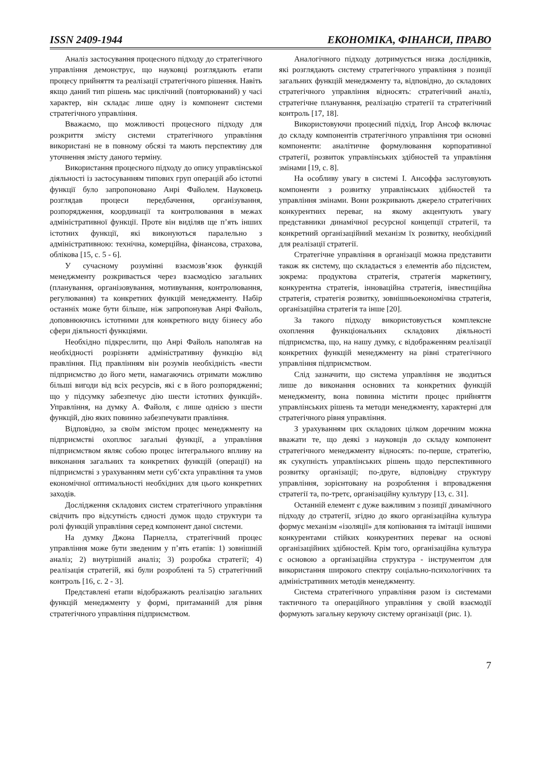ISSN 2409-1944 ЕКОНОМІКА, ФІНАНСИ, ПРАВО
Аналіз застосування процесного підходу до стратегічного управління демонструє, що науковці розглядають етапи процесу прийняття та реалізації стратегічного рішення. Навіть якщо даний тип рішень має циклічний (повторюваний) у часі характер, він складає лише одну із компонент системи стратегічного управління.
Вважаємо, що можливості процесного підходу для розкриття змісту системи стратегічного управління використані не в повному обсязі та мають перспективу для уточнення змісту даного терміну.
Використання процесного підходу до опису управлінської діяльності із застосуванням типових груп операцій або істотні функції було запропоновано Анрі Файолем. Науковець розглядав процеси передбачення, організування, розпорядження, координації та контролювання в межах адміністративної функції. Проте він виділяв ще п’ять інших істотних функції, які виконуються паралельно з адміністративною: технічна, комерційна, фінансова, страхова, облікова [15, с. 5 - 6].
У сучасному розумінні взаємозв’язок функцій менеджменту розкривається через взаємодією загальних (планування, організовування, мотивування, контролювання, регулювання) та конкретних функцій менеджменту. Набір останніх може бути більше, ніж запропонував Анрі Файоль, доповнюючись істотними для конкретного виду бізнесу або сфери діяльності функціями.
Необхідно підкреслити, що Анрі Файоль наполягав на необхідності розрізняти адміністративну функцію від правління. Під правлінням він розумів необхідність «вести підприємство до його мети, намагаючись отримати можливо більші вигоди від всіх ресурсів, які є в його розпорядженні; що у підсумку забезпечує дію шести істотних функцій». Управління, на думку А. Файоля, є лише однією з шести функцій, дію яких повинно забезпечувати правління.
Відповідно, за своїм змістом процес менеджменту на підприємстві охоплює загальні функції, а управління підприємством являє собою процес інтегрального впливу на виконання загальних та конкретних функцій (операції) на підприємстві з урахуванням мети суб’єкта управління та умов економічної оптимальності необхідних для цього конкретних заходів.
Дослідження складових систем стратегічного управління свідчить про відсутність єдності думок щодо структури та ролі функцій управління серед компонент даної системи.
На думку Джона Парнелла, стратегічний процес управління може бути зведеним у п’ять етапів: 1) зовнішній аналіз; 2) внутрішній аналіз; 3) розробка стратегії; 4) реалізація стратегій, які були розроблені та 5) стратегічний контроль [16, с. 2 - 3].
Представлені етапи відображають реалізацію загальних функцій менеджменту у формі, притаманній для рівня стратегічного управління підприємством.
Аналогічного підходу дотримується низка дослідників, які розглядають систему стратегічного управління з позиції загальних функцій менеджменту та, відповідно, до складових стратегічного управління відносять: стратегічний аналіз, стратегічне планування, реалізацію стратегії та стратегічний контроль [17, 18].
Використовуючи процесний підхід, Ігор Ансоф включає до складу компонентів стратегічного управління три основні компоненти: аналітичне формулювання корпоративної стратегії, розвиток управлінських здібностей та управління змінами [19, с. 8].
На особливу увагу в системі І. Ансоффа заслуговують компоненти з розвитку управлінських здібностей та управління змінами. Вони розкривають джерело стратегічних конкурентних переваг, на якому акцентують увагу представники динамічної ресурсної концепції стратегії, та конкретний організаційний механізм їх розвитку, необхідний для реалізації стратегії.
Стратегічне управління в організації можна представити також як систему, що складається з елементів або підсистем, зокрема: продуктова стратегія, стратегія маркетингу, конкурентна стратегія, інноваційна стратегія, інвестиційна стратегія, стратегія розвитку, зовнішньоекономічна стратегія, організаційна стратегія та інше [20].
За такого підходу використовується комплексне охоплення функціональних складових діяльності підприємства, що, на нашу думку, є відображенням реалізації конкретних функцій менеджменту на рівні стратегічного управління підприємством.
Слід зазначити, що система управління не зводиться лише до виконання основних та конкретних функцій менеджменту, вона повинна містити процес прийняття управлінських рішень та методи менеджменту, характерні для стратегічного рівня управління.
З урахуванням цих складових цілком доречним можна вважати те, що деякі з науковців до складу компонент стратегічного менеджменту відносять: по-перше, стратегію, як сукупність управлінських рішень щодо перспективного розвитку організації; по-друге, відповідну структуру управління, зорієнтовану на розроблення і впровадження стратегії та, по-третє, організаційну культуру [13, с. 31].
Останній елемент є дуже важливим з позиції динамічного підходу до стратегії, згідно до якого організаційна культура формує механізм «ізоляції» для копіювання та імітації іншими конкурентами стійких конкурентних переваг на основі організаційних здібностей. Крім того, організаційна культура є основою а організаційна структура - інструментом для використання широкого спектру соціально-психологічних та адміністративних методів менеджменту.
Система стратегічного управління разом із системами тактичного та операційного управління у своїй взаємодії формують загальну керуючу систему організації (рис. 1).
7